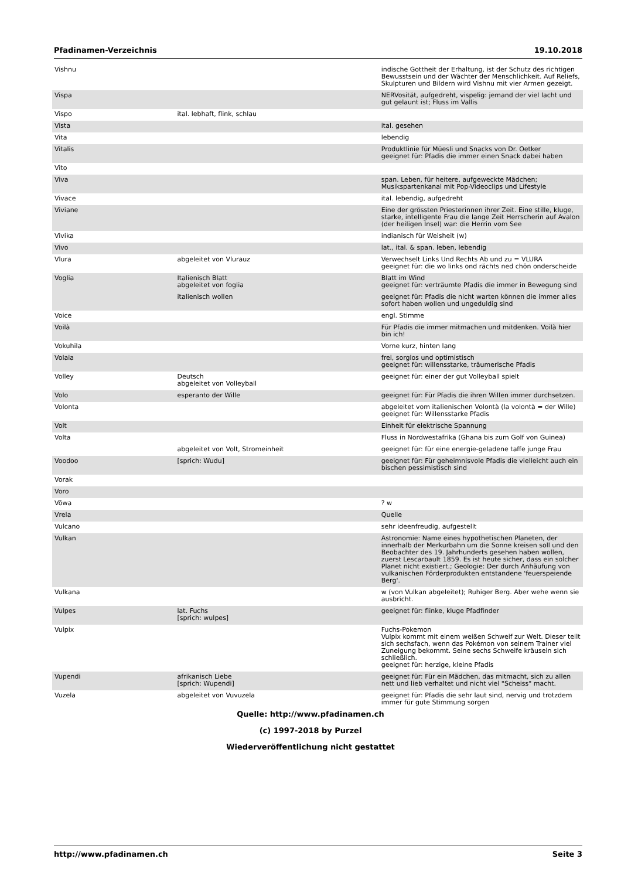Pfadinamen-Verzeichnis 19.10.2018
| Vishnu | | indische Gottheit der Erhaltung, ist der Schutz des richtigen Bewusstsein und der Wächter der Menschlichkeit. Auf Reliefs, Skulpturen und Bildern wird Vishnu mit vier Armen gezeigt. |
| Vispa | | NERVosität, aufgedreht, vispelig: jemand der viel lacht und gut gelaunt ist; Fluss im Vallis |
| Vispo | ital. lebhaft, flink, schlau | |
| Vista | | ital. gesehen |
| Vita | | lebendig |
| Vitalis | | Produktlinie für Müesli und Snacks von Dr. Oetker geeignet für: Pfadis die immer einen Snack dabei haben |
| Vito | | |
| Viva | | span. Leben, für heitere, aufgeweckte Mädchen; Musikspartenkanal mit Pop-Videoclips und Lifestyle |
| Vivace | | ital. lebendig, aufgedreht |
| Viviane | | Eine der grössten Priesterinnen ihrer Zeit. Eine stille, kluge, starke, intelligente Frau die lange Zeit Herrscherin auf Avalon (der heiligen Insel) war: die Herrin vom See |
| Vivika | | indianisch für Weisheit (w) |
| Vivo | | lat., ital. & span. leben, lebendig |
| Vlura | abgeleitet von Vlurauz | Verwechselt Links Und Rechts Ab und zu = VLURA geeignet für: die wo links ond rächts ned chön onderscheide |
| Voglia | Italienisch Blatt abgeleitet von foglia | Blatt im Wind geeignet für: verträumte Pfadis die immer in Bewegung sind |
| | italienisch wollen | geeignet für: Pfadis die nicht warten können die immer alles sofort haben wollen und ungeduldig sind |
| Voice | | engl. Stimme |
| Voilà | | Für Pfadis die immer mitmachen und mitdenken. Voilà hier bin ich! |
| Vokuhila | | Vorne kurz, hinten lang |
| Volaia | | frei, sorglos und optimistisch geeignet für: willensstarke, träumerische Pfadis |
| Volley | Deutsch abgeleitet von Volleyball | geeignet für: einer der gut Volleyball spielt |
| Volo | esperanto der Wille | geeignet für: Für Pfadis die ihren Willen immer durchsetzen. |
| Volonta | | abgeleitet vom italienischen Volontà (la volontà = der Wille) geeignet für: Willensstarke Pfadis |
| Volt | | Einheit für elektrische Spannung |
| Volta | | Fluss in Nordwestafrika (Ghana bis zum Golf von Guinea) |
| | abgeleitet von Volt, Stromeinheit | geeignet für: für eine energie-geladene taffe junge Frau |
| Voodoo | [sprich: Wudu] | geeignet für: Für geheimnisvole Pfadis die vielleicht auch ein bischen pessimistisch sind |
| Vorak | | |
| Voro | | |
| Võwa | | ? w |
| Vrela | | Quelle |
| Vulcano | | sehr ideenfreudig, aufgestellt |
| Vulkan | | Astronomie: Name eines hypothetischen Planeten, der innerhalb der Merkurbahn um die Sonne kreisen soll und den Beobachter des 19. Jahrhunderts gesehen haben wollen, zuerst Lescarbault 1859. Es ist heute sicher, dass ein solcher Planet nicht existiert.; Geologie: Der durch Anhäufung von vulkanischen Förderprodukten entstandene 'feuerspeiende Berg'. |
| Vulkana | | w (von Vulkan abgeleitet); Ruhiger Berg. Aber wehe wenn sie ausbricht. |
| Vulpes | lat. Fuchs [sprich: wulpes] | geeignet für: flinke, kluge Pfadfinder |
| Vulpix | | Fuchs-Pokemon Vulpix kommt mit einem weißen Schweif zur Welt. Dieser teilt sich sechsfach, wenn das Pokémon von seinem Trainer viel Zuneigung bekommt. Seine sechs Schweife kräuseln sich schließlich. geeignet für: herzige, kleine Pfadis |
| Vupendi | afrikanisch Liebe [sprich: Wupendi] | geeignet für: Für ein Mädchen, das mitmacht, sich zu allen nett und lieb verhaltet und nicht viel "Scheiss" macht. |
| Vuzela | abgeleitet von Vuvuzela | geeignet für: Pfadis die sehr laut sind, nervig und trotzdem immer für gute Stimmung sorgen |
Quelle: http://www.pfadinamen.ch
(c) 1997-2018 by Purzel
Wiederveröffentlichung nicht gestattet
http://www.pfadinamen.ch Seite 3